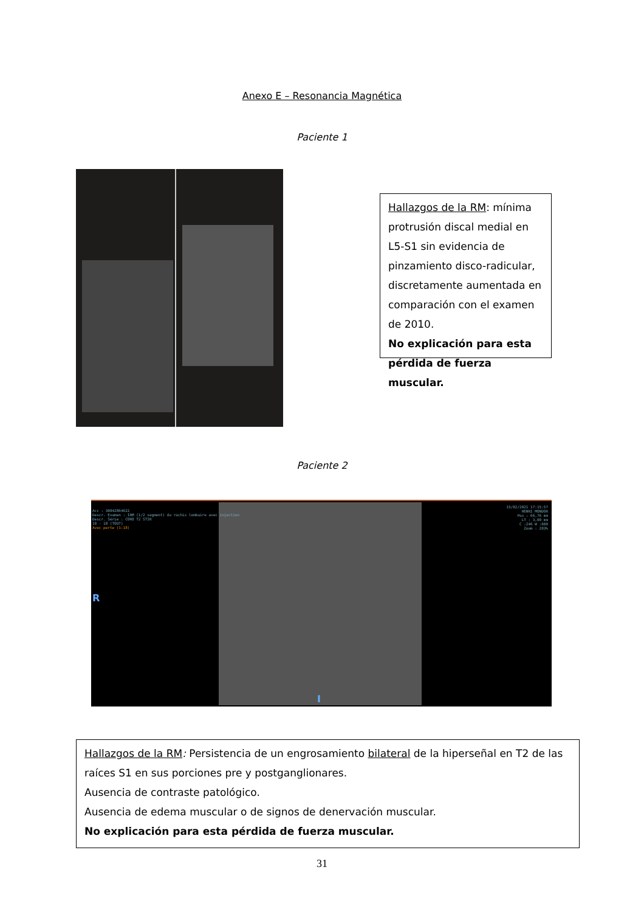Anexo E – Resonancia Magnética
Paciente 1
Hallazgos de la RM: mínima protrusión discal medial en L5-S1 sin evidencia de pinzamiento disco-radicular, discretamente aumentada en comparación con el examen de 2010.
No explicación para esta pérdida de fuerza muscular.
Paciente 2
Acc : 30042864622
Descr. Examen : IRM (1/2 segment) du rachis lombaire avec injection
Descr. Série : CORO T2 STIR
10 - 18 (TOUT)
Avec perte (1:18)
15/02/2021 17:15:57
HENRI MONDOR
Pos : 66,76 mm
LT : 3,00 mm
C :246 W :600
Zoom : 203%
R
I
Hallazgos de la RM: Persistencia de un engrosamiento bilateral de la hiperseñal en T2 de las raíces S1 en sus porciones pre y postganglionares.
Ausencia de contraste patológico.
Ausencia de edema muscular o de signos de denervación muscular.
No explicación para esta pérdida de fuerza muscular.
31